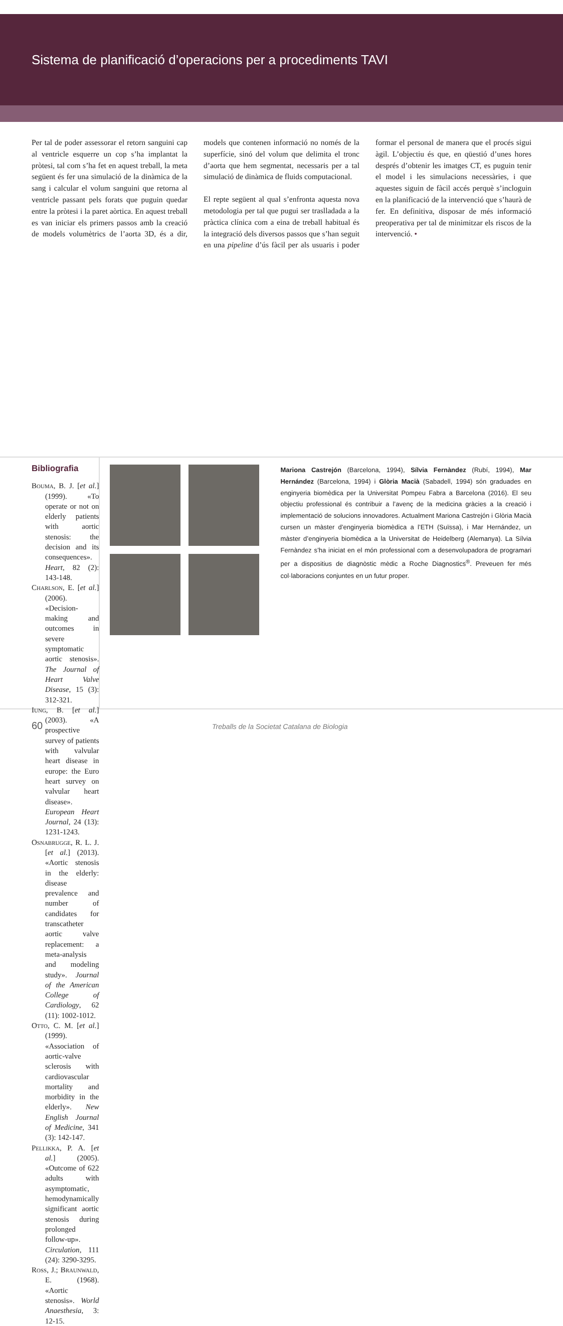Sistema de planificació d’operacions per a procediments TAVI
Per tal de poder assessorar el retorn sanguini cap al ventricle esquerre un cop s’ha implantat la pròtesi, tal com s’ha fet en aquest treball, la meta següent és fer una simulació de la dinàmica de la sang i calcular el volum sanguini que retorna al ventricle passant pels forats que puguin quedar entre la pròtesi i la paret aòrtica. En aquest treball es van iniciar els primers passos amb la creació de models volumètrics de l’aorta 3D, és a dir, models que contenen informació no només de la superfície, sinó del volum que delimita el tronc d’aorta que hem segmentat, necessaris per a tal simulació de dinàmica de fluids computacional.
El repte següent al qual s’enfronta aquesta nova metodologia per tal que pugui ser traslladada a la pràctica clínica com a eina de treball habitual és la integració dels diversos passos que s’han seguit en una pipeline d’ús fàcil per als usuaris i poder formar el personal de manera que el procés sigui àgil. L’objectiu és que, en qüestió d’unes hores després d’obtenir les imatges CT, es puguin tenir el model i les simulacions necessàries, i que aquestes siguin de fàcil accés perquè s’incloguin en la planificació de la intervenció que s’haurà de fer. En definitiva, disposar de més informació preoperativa per tal de minimitzar els riscos de la intervenció. •
Bibliografia
Bouma, B. J. [et al.] (1999). «To operate or not on elderly patients with aortic stenosis: the decision and its consequences». Heart, 82 (2): 143-148.
Charlson, E. [et al.] (2006). «Decision-making and outcomes in severe symptomatic aortic stenosis». The Journal of Heart Valve Disease, 15 (3): 312-321.
Iung, B. [et al.] (2003). «A prospective survey of patients with valvular heart disease in europe: the Euro heart survey on valvular heart disease». European Heart Journal, 24 (13): 1231-1243.
Osnabrugge, R. L. J. [et al.] (2013). «Aortic stenosis in the elderly: disease prevalence and number of candidates for transcatheter aortic valve replacement: a meta-analysis and modeling study». Journal of the American College of Cardiology, 62 (11): 1002-1012.
Otto, C. M. [et al.] (1999). «Association of aortic-valve sclerosis with cardiovascular mortality and morbidity in the elderly». New English Journal of Medicine, 341 (3): 142-147.
Pellikka, P. A. [et al.] (2005). «Outcome of 622 adults with asymptomatic, hemodynamically significant aortic stenosis during prolonged follow-up». Circulation, 111 (24): 3290-3295.
Ross, J.; Braunwald, E. (1968). «Aortic stenosis». World Anaesthesia, 3: 12-15.
Mariona Castrejón (Barcelona, 1994), Sílvia Fernàndez (Rubí, 1994), Mar Hernández (Barcelona, 1994) i Glòria Macià (Sabadell, 1994) són graduades en enginyeria biomèdica per la Universitat Pompeu Fabra a Barcelona (2016). El seu objectiu professional és contribuir a l’avenç de la medicina gràcies a la creació i implementació de solucions innovadores. Actualment Mariona Castrejón i Glòria Macià cursen un màster d’enginyeria biomèdica a l’ETH (Suïssa), i Mar Hernández, un màster d’enginyeria biomèdica a la Universitat de Heidelberg (Alemanya). La Sílvia Fernàndez s’ha iniciat en el món professional com a desenvolupadora de programari per a dispositius de diagnòstic mèdic a Roche Diagnostics<sup>®</sup>. Preveuen fer més col·laboracions conjuntes en un futur proper.
60
Treballs de la Societat Catalana de Biologia